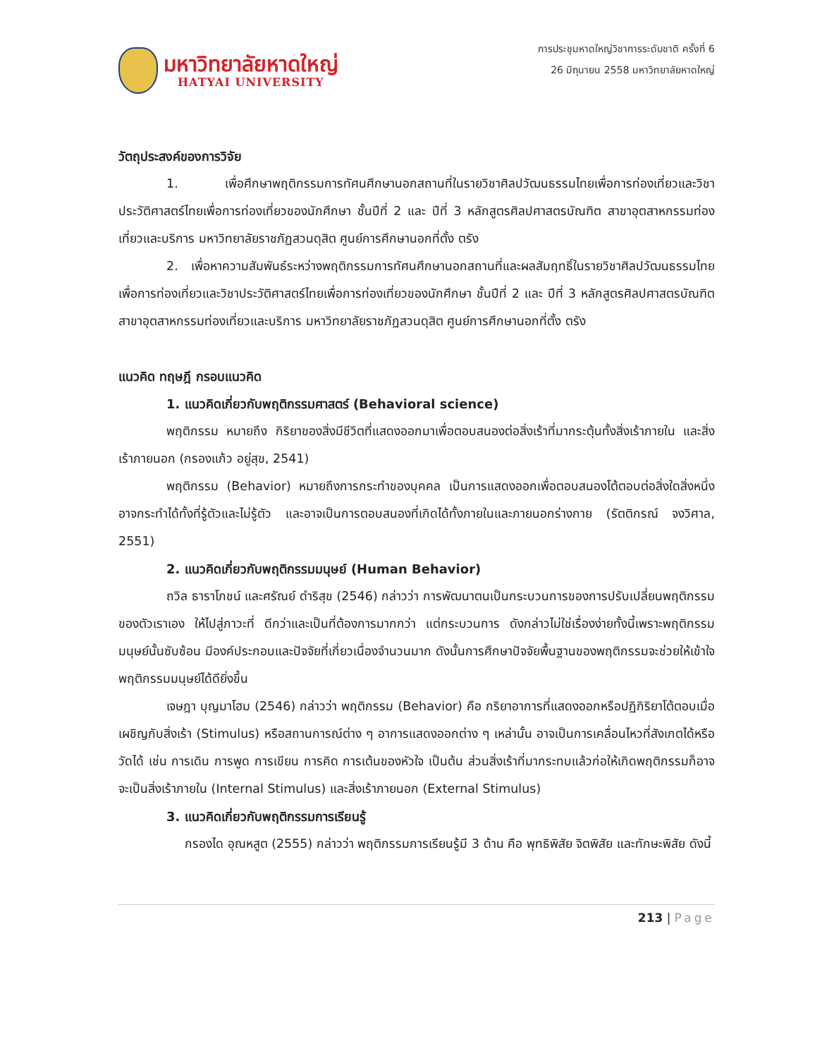มหาวิทยาลัยหาดใหญ่
HATYAI UNIVERSITY
การประชุมหาดใหญ่วิชาการระดับชาติ ครั้งที่ 6
26 มิถุนายน 2558 มหาวิทยาลัยหาดใหญ่
วัตถุประสงค์ของการวิจัย
1. เพื่อศึกษาพฤติกรรมการทัศนศึกษานอกสถานที่ในรายวิชาศิลปวัฒนธรรมไทยเพื่อการท่องเที่ยวและวิชาประวัติศาสตร์ไทยเพื่อการท่องเที่ยวของนักศึกษา ชั้นปีที่ 2 และ ปีที่ 3 หลักสูตรศิลปศาสตรบัณฑิต สาขาอุตสาหกรรมท่องเที่ยวและบริการ มหาวิทยาลัยราชภัฏสวนดุสิต ศูนย์การศึกษานอกที่ตั้ง ตรัง
2. เพื่อหาความสัมพันธ์ระหว่างพฤติกรรมการทัศนศึกษานอกสถานที่และผลสัมฤทธิ์ในรายวิชาศิลปวัฒนธรรมไทยเพื่อการท่องเที่ยวและวิชาประวัติศาสตร์ไทยเพื่อการท่องเที่ยวของนักศึกษา ชั้นปีที่ 2 และ ปีที่ 3 หลักสูตรศิลปศาสตรบัณฑิต สาขาอุตสาหกรรมท่องเที่ยวและบริการ มหาวิทยาลัยราชภัฏสวนดุสิต ศูนย์การศึกษานอกที่ตั้ง ตรัง
แนวคิด ทฤษฎี กรอบแนวคิด
1. แนวคิดเกี่ยวกับพฤติกรรมศาสตร์ (Behavioral science)
พฤติกรรม หมายถึง กิริยาของสิ่งมีชีวิตที่แสดงออกมาเพื่อตอบสนองต่อสิ่งเร้าที่มากระตุ้นทั้งสิ่งเร้าภายใน และสิ่งเร้าภายนอก (กรองแก้ว อยู่สุข, 2541)
พฤติกรรม (Behavior) หมายถึงการกระทำของบุคคล เป็นการแสดงออกเพื่อตอบสนองโต้ตอบต่อสิ่งใดสิ่งหนึ่ง อาจกระทำได้ทั้งที่รู้ตัวและไม่รู้ตัว และอาจเป็นการตอบสนองที่เกิดได้ทั้งภายในและภายนอกร่างกาย (รัตติกรณ์ จงวิศาล, 2551)
2. แนวคิดเกี่ยวกับพฤติกรรมมนุษย์ (Human Behavior)
ถวิล ธาราโภชน์ และศรัณย์ ดำริสุข (2546) กล่าวว่า การพัฒนาตนเป็นกระบวนการของการปรับเปลี่ยนพฤติกรรมของตัวเราเอง ให้ไปสู่ภาวะที่ ดีกว่าและเป็นที่ต้องการมากกว่า แต่กระบวนการ ดังกล่าวไม่ใช่เรื่องง่ายทั้งนี้เพราะพฤติกรรมมนุษย์นั้นซับซ้อน มีองค์ประกอบและปัจจัยที่เกี่ยวเนื่องจำนวนมาก ดังนั้นการศึกษาปัจจัยพื้นฐานของพฤติกรรมจะช่วยให้เข้าใจพฤติกรรมมนุษย์ได้ดียิ่งขึ้น
เจษฎา บุญมาโฮม (2546) กล่าวว่า พฤติกรรม (Behavior) คือ กริยาอาการที่แสดงออกหรือปฏิกิริยาโต้ตอบเมื่อเผชิญกับสิ่งเร้า (Stimulus) หรือสถานการณ์ต่าง ๆ อาการแสดงออกต่าง ๆ เหล่านั้น อาจเป็นการเคลื่อนไหวที่สังเกตได้หรือวัดได้ เช่น การเดิน การพูด การเขียน การคิด การเต้นของหัวใจ เป็นต้น ส่วนสิ่งเร้าที่มากระทบแล้วก่อให้เกิดพฤติกรรมก็อาจจะเป็นสิ่งเร้าภายใน (Internal Stimulus) และสิ่งเร้าภายนอก (External Stimulus)
3. แนวคิดเกี่ยวกับพฤติกรรมการเรียนรู้
กรองได อุณหสูต (2555) กล่าวว่า พฤติกรรมการเรียนรู้มี 3 ด้าน คือ พุทธิพิสัย จิตพิสัย และทักษะพิสัย ดังนี้
213 | Page